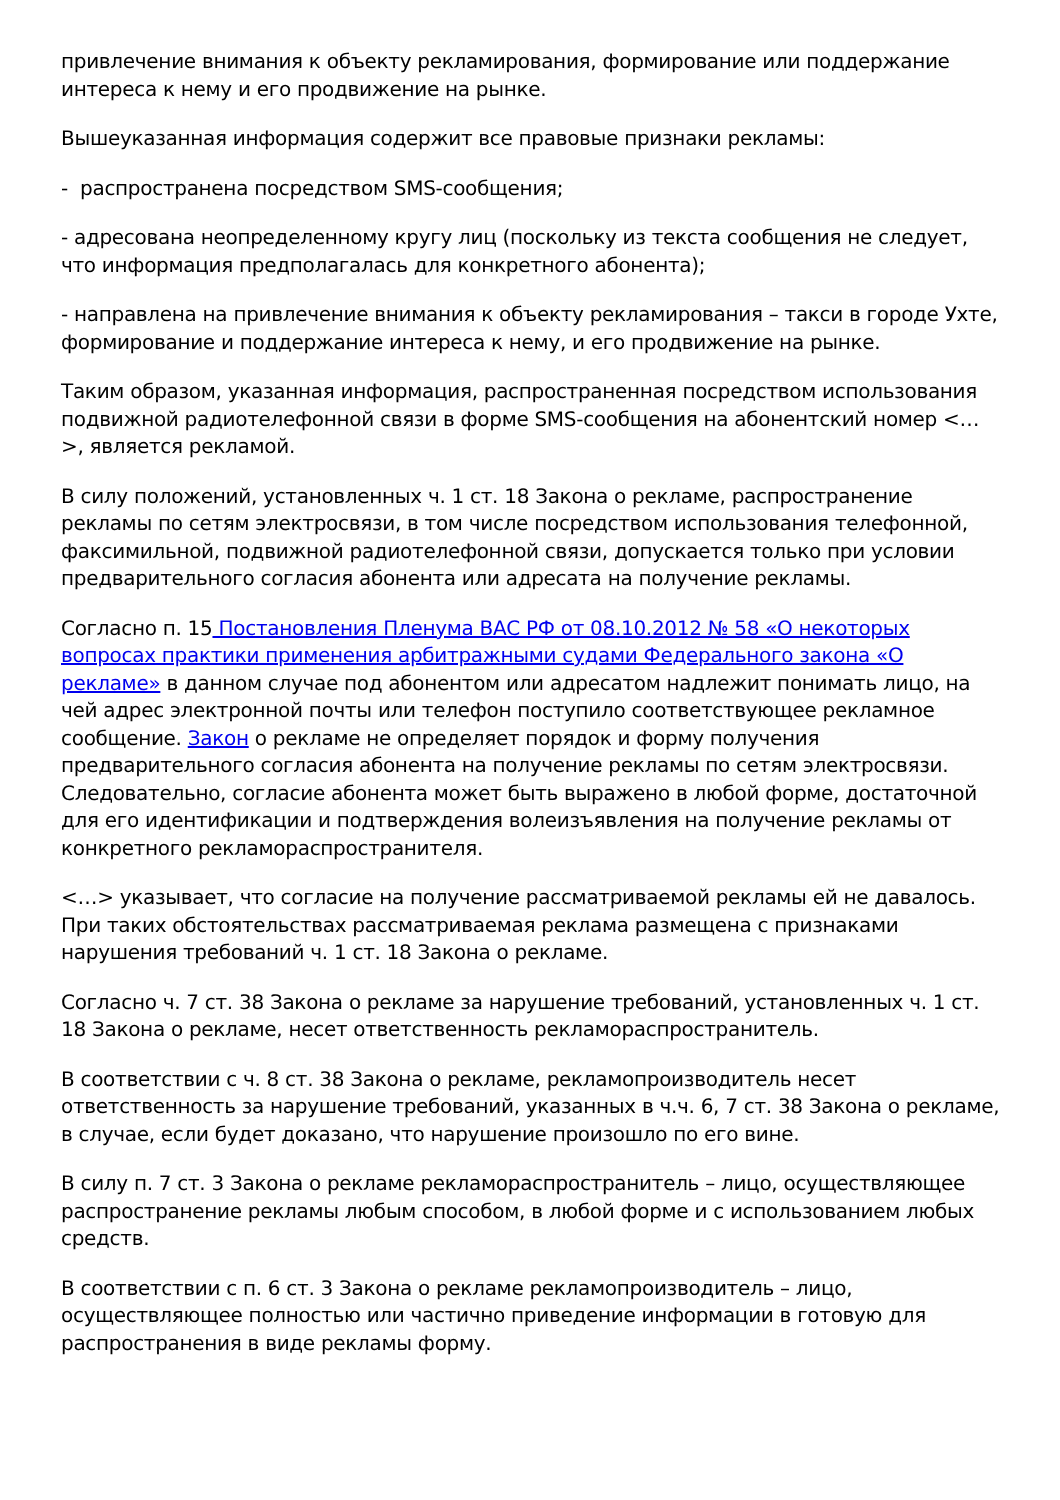привлечение внимания к объекту рекламирования, формирование или поддержание интереса к нему и его продвижение на рынке.
Вышеуказанная информация содержит все правовые признаки рекламы:
- распространена посредством SMS-сообщения;
- адресована неопределенному кругу лиц (поскольку из текста сообщения не следует, что информация предполагалась для конкретного абонента);
- направлена на привлечение внимания к объекту рекламирования – такси в городе Ухте, формирование и поддержание интереса к нему, и его продвижение на рынке.
Таким образом, указанная информация, распространенная посредством использования подвижной радиотелефонной связи в форме SMS-сообщения на абонентский номер <…>, является рекламой.
В силу положений, установленных ч. 1 ст. 18 Закона о рекламе, распространение рекламы по сетям электросвязи, в том числе посредством использования телефонной, факсимильной, подвижной радиотелефонной связи, допускается только при условии предварительного согласия абонента или адресата на получение рекламы.
Согласно п. 15 Постановления Пленума ВАС РФ от 08.10.2012 № 58 «О некоторых вопросах практики применения арбитражными судами Федерального закона «О рекламе» в данном случае под абонентом или адресатом надлежит понимать лицо, на чей адрес электронной почты или телефон поступило соответствующее рекламное сообщение. Закон о рекламе не определяет порядок и форму получения предварительного согласия абонента на получение рекламы по сетям электросвязи. Следовательно, согласие абонента может быть выражено в любой форме, достаточной для его идентификации и подтверждения волеизъявления на получение рекламы от конкретного рекламораспространителя.
<…> указывает, что согласие на получение рассматриваемой рекламы ей не давалось. При таких обстоятельствах рассматриваемая реклама размещена с признаками нарушения требований ч. 1 ст. 18 Закона о рекламе.
Согласно ч. 7 ст. 38 Закона о рекламе за нарушение требований, установленных ч. 1 ст. 18 Закона о рекламе, несет ответственность рекламораспространитель.
В соответствии с ч. 8 ст. 38 Закона о рекламе, рекламопроизводитель несет ответственность за нарушение требований, указанных в ч.ч. 6, 7 ст. 38 Закона о рекламе, в случае, если будет доказано, что нарушение произошло по его вине.
В силу п. 7 ст. 3 Закона о рекламе рекламораспространитель – лицо, осуществляющее распространение рекламы любым способом, в любой форме и с использованием любых средств.
В соответствии с п. 6 ст. 3 Закона о рекламе рекламопроизводитель – лицо, осуществляющее полностью или частично приведение информации в готовую для распространения в виде рекламы форму.